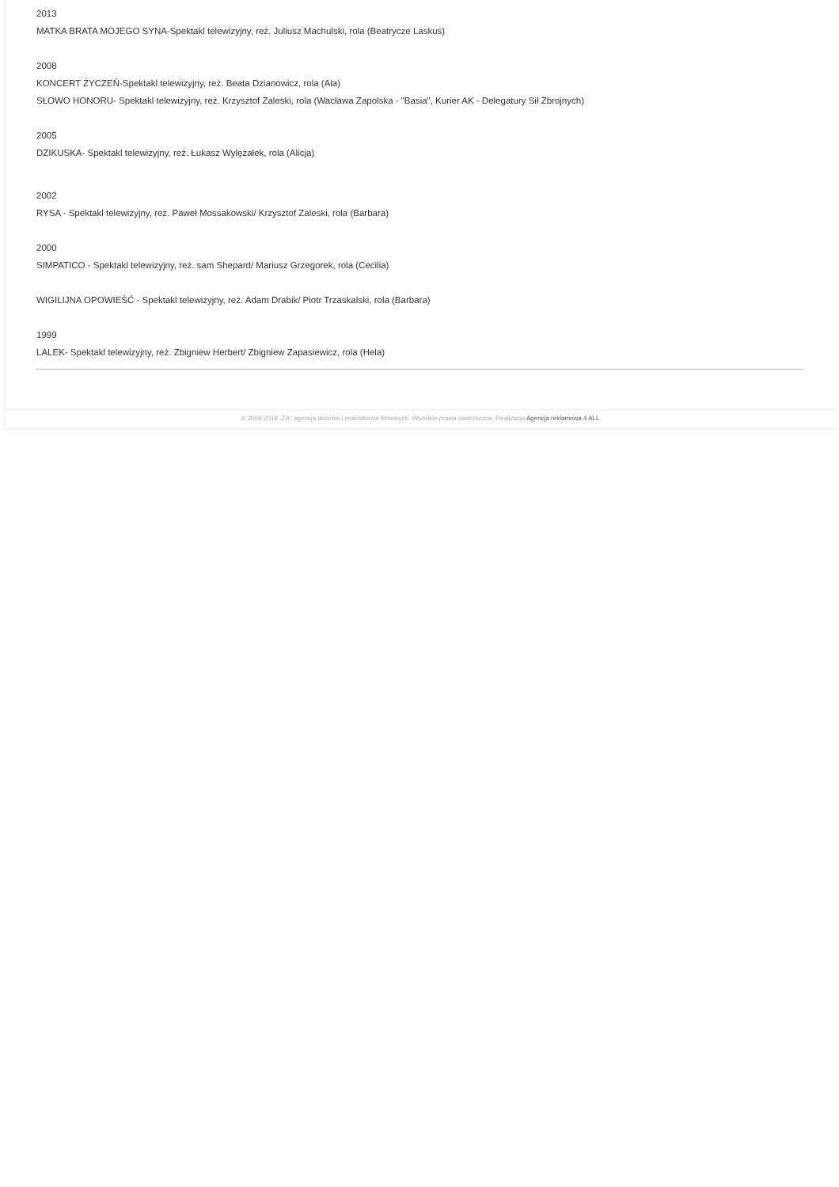2013
MATKA BRATA MOJEGO SYNA-Spektakl telewizyjny, reż. Juliusz Machulski, rola (Beatrycze Laskus)
2008
KONCERT ŻYCZEŃ-Spektakl telewizyjny, reż. Beata Dzianowicz, rola (Ala)
SŁOWO HONORU- Spektakl telewizyjny, reż. Krzysztof Zaleski, rola (Wacława Zapolska - "Basia", Kurier AK - Delegatury Sił Zbrojnych)
2005
DZIKUSKA- Spektakl telewizyjny, reż. Łukasz Wylężałek, rola (Alicja)
2002
RYSA - Spektakl telewizyjny, reż. Paweł Mossakowski/ Krzysztof Zaleski, rola (Barbara)
2000
SIMPATICO - Spektakl telewizyjny, reż. sam Shepard/ Mariusz Grzegorek, rola (Cecilia)
WIGILIJNA OPOWIEŚĆ - Spektakl telewizyjny, reż. Adam Drabik/ Piotr Trzaskalski, rola (Barbara)
1999
LALEK- Spektakl telewizyjny, reż. Zbigniew Herbert/ Zbigniew Zapasiewicz, rola (Hela)
© 2008-2018 „ZA" agencja aktorów i realizatorów filmowych. Wszelkie prawa zastrzeżone. Realizacja Agencja reklamowa 4 ALL